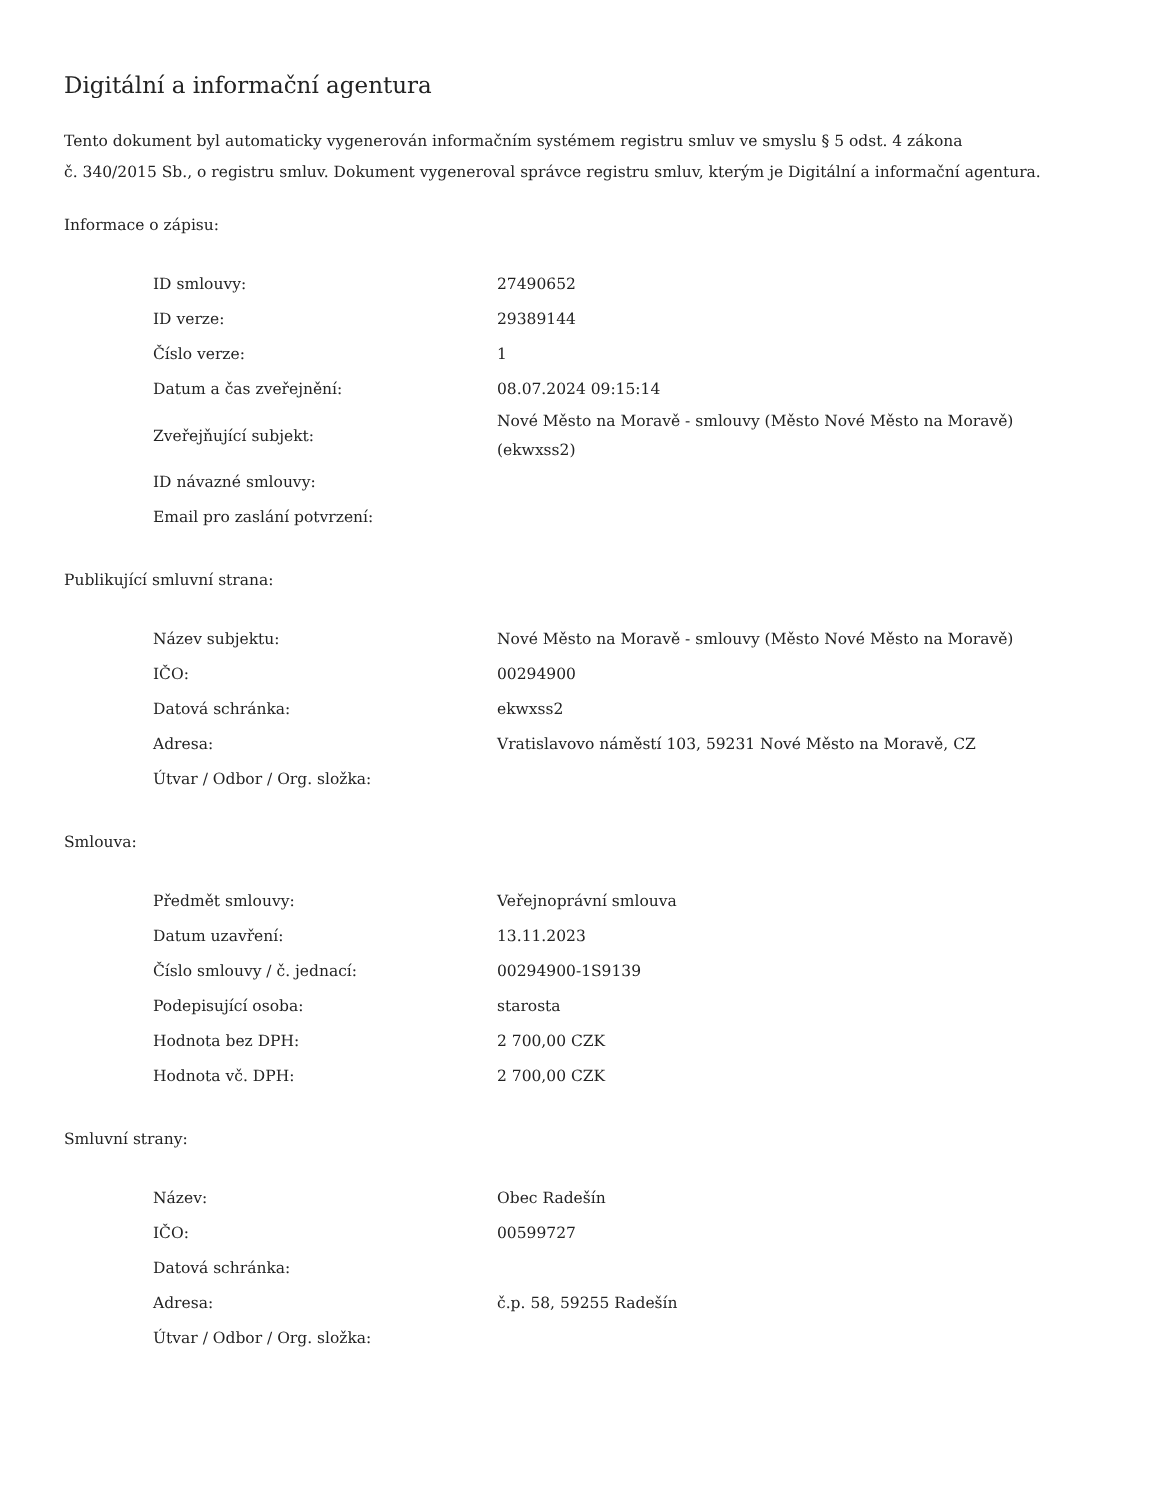Digitální a informační agentura
Tento dokument byl automaticky vygenerován informačním systémem registru smluv ve smyslu § 5 odst. 4 zákona
č. 340/2015 Sb., o registru smluv. Dokument vygeneroval správce registru smluv, kterým je Digitální a informační agentura.
Informace o zápisu:
| ID smlouvy: | 27490652 |
| ID verze: | 29389144 |
| Číslo verze: | 1 |
| Datum a čas zveřejnění: | 08.07.2024 09:15:14 |
| Zveřejňující subjekt: | Nové Město na Moravě - smlouvy (Město Nové Město na Moravě) (ekwxss2) |
| ID návazné smlouvy: | |
| Email pro zaslání potvrzení: | |
Publikující smluvní strana:
| Název subjektu: | Nové Město na Moravě - smlouvy (Město Nové Město na Moravě) |
| IČO: | 00294900 |
| Datová schránka: | ekwxss2 |
| Adresa: | Vratislavovo náměstí 103, 59231 Nové Město na Moravě, CZ |
| Útvar / Odbor / Org. složka: | |
Smlouva:
| Předmět smlouvy: | Veřejnoprávní smlouva |
| Datum uzavření: | 13.11.2023 |
| Číslo smlouvy / č. jednací: | 00294900-1S9139 |
| Podepisující osoba: | starosta |
| Hodnota bez DPH: | 2 700,00 CZK |
| Hodnota vč. DPH: | 2 700,00 CZK |
Smluvní strany:
| Název: | Obec Radešín |
| IČO: | 00599727 |
| Datová schránka: | |
| Adresa: | č.p. 58, 59255 Radešín |
| Útvar / Odbor / Org. složka: | |